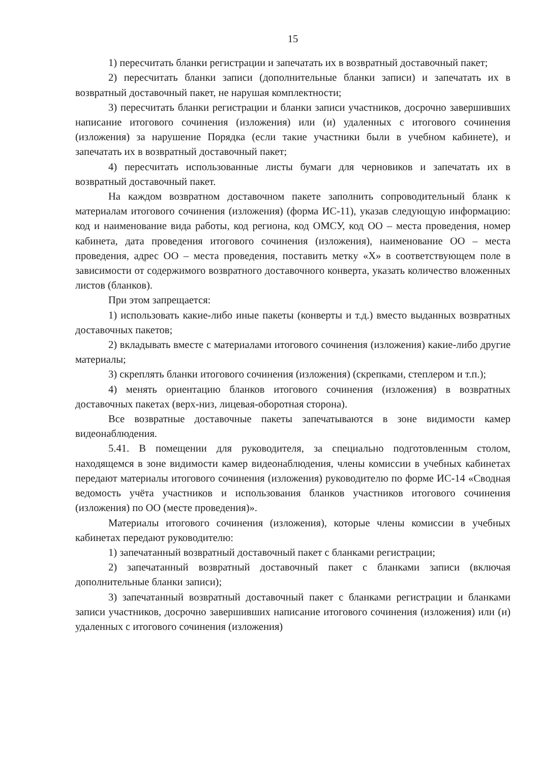15
1) пересчитать бланки регистрации и запечатать их в возвратный доставочный пакет;
2) пересчитать бланки записи (дополнительные бланки записи) и запечатать их в возвратный доставочный пакет, не нарушая комплектности;
3) пересчитать бланки регистрации и бланки записи участников, досрочно завершивших написание итогового сочинения (изложения) или (и) удаленных с итогового сочинения (изложения) за нарушение Порядка (если такие участники были в учебном кабинете), и запечатать их в возвратный доставочный пакет;
4) пересчитать использованные листы бумаги для черновиков и запечатать их в возвратный доставочный пакет.
На каждом возвратном доставочном пакете заполнить сопроводительный бланк к материалам итогового сочинения (изложения) (форма ИС-11), указав следующую информацию: код и наименование вида работы, код региона, код ОМСУ, код ОО – места проведения, номер кабинета, дата проведения итогового сочинения (изложения), наименование ОО – места проведения, адрес ОО – места проведения, поставить метку «Х» в соответствующем поле в зависимости от содержимого возвратного доставочного конверта, указать количество вложенных листов (бланков).
При этом запрещается:
1) использовать какие-либо иные пакеты (конверты и т.д.) вместо выданных возвратных доставочных пакетов;
2) вкладывать вместе с материалами итогового сочинения (изложения) какие-либо другие материалы;
3) скреплять бланки итогового сочинения (изложения) (скрепками, степлером и т.п.);
4) менять ориентацию бланков итогового сочинения (изложения) в возвратных доставочных пакетах (верх-низ, лицевая-оборотная сторона).
Все возвратные доставочные пакеты запечатываются в зоне видимости камер видеонаблюдения.
5.41. В помещении для руководителя, за специально подготовленным столом, находящемся в зоне видимости камер видеонаблюдения, члены комиссии в учебных кабинетах передают материалы итогового сочинения (изложения) руководителю по форме ИС-14 «Сводная ведомость учёта участников и использования бланков участников итогового сочинения (изложения) по ОО (месте проведения)».
Материалы итогового сочинения (изложения), которые члены комиссии в учебных кабинетах передают руководителю:
1) запечатанный возвратный доставочный пакет с бланками регистрации;
2) запечатанный возвратный доставочный пакет с бланками записи (включая дополнительные бланки записи);
3) запечатанный возвратный доставочный пакет с бланками регистрации и бланками записи участников, досрочно завершивших написание итогового сочинения (изложения) или (и) удаленных с итогового сочинения (изложения)